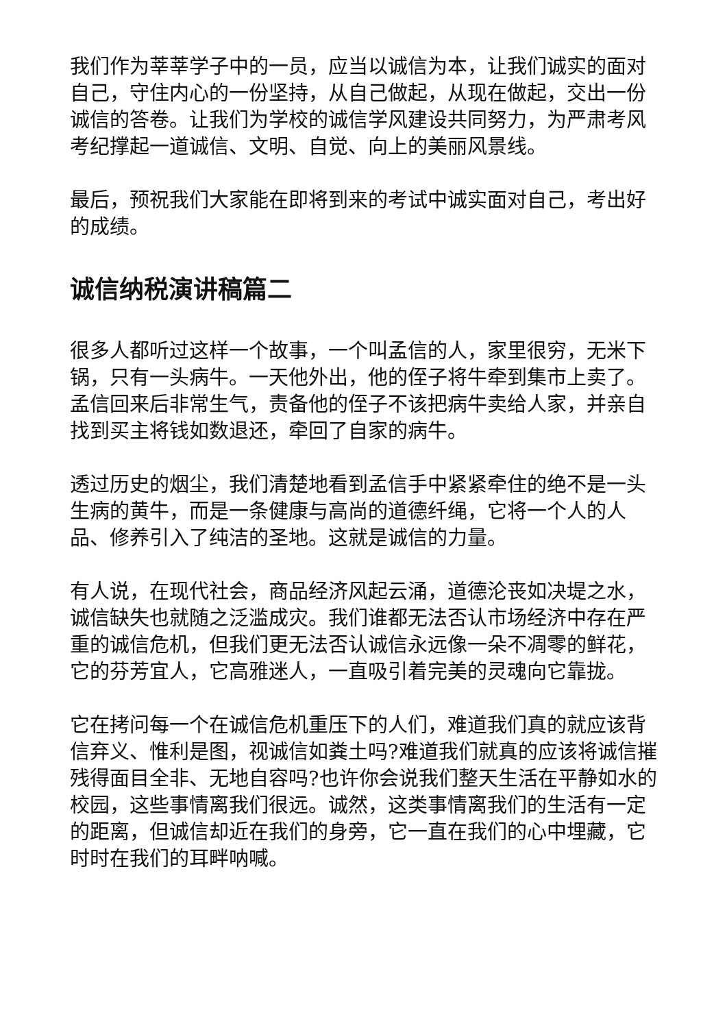我们作为莘莘学子中的一员，应当以诚信为本，让我们诚实的面对自己，守住内心的一份坚持，从自己做起，从现在做起，交出一份诚信的答卷。让我们为学校的诚信学风建设共同努力，为严肃考风考纪撑起一道诚信、文明、自觉、向上的美丽风景线。
最后，预祝我们大家能在即将到来的考试中诚实面对自己，考出好的成绩。
诚信纳税演讲稿篇二
很多人都听过这样一个故事，一个叫孟信的人，家里很穷，无米下锅，只有一头病牛。一天他外出，他的侄子将牛牵到集市上卖了。孟信回来后非常生气，责备他的侄子不该把病牛卖给人家，并亲自找到买主将钱如数退还，牵回了自家的病牛。
透过历史的烟尘，我们清楚地看到孟信手中紧紧牵住的绝不是一头生病的黄牛，而是一条健康与高尚的道德纤绳，它将一个人的人品、修养引入了纯洁的圣地。这就是诚信的力量。
有人说，在现代社会，商品经济风起云涌，道德沦丧如决堤之水，诚信缺失也就随之泛滥成灾。我们谁都无法否认市场经济中存在严重的诚信危机，但我们更无法否认诚信永远像一朵不凋零的鲜花，它的芬芳宜人，它高雅迷人，一直吸引着完美的灵魂向它靠拢。
它在拷问每一个在诚信危机重压下的人们，难道我们真的就应该背信弃义、惟利是图，视诚信如粪土吗?难道我们就真的应该将诚信摧残得面目全非、无地自容吗?也许你会说我们整天生活在平静如水的校园，这些事情离我们很远。诚然，这类事情离我们的生活有一定的距离，但诚信却近在我们的身旁，它一直在我们的心中埋藏，它时时在我们的耳畔呐喊。